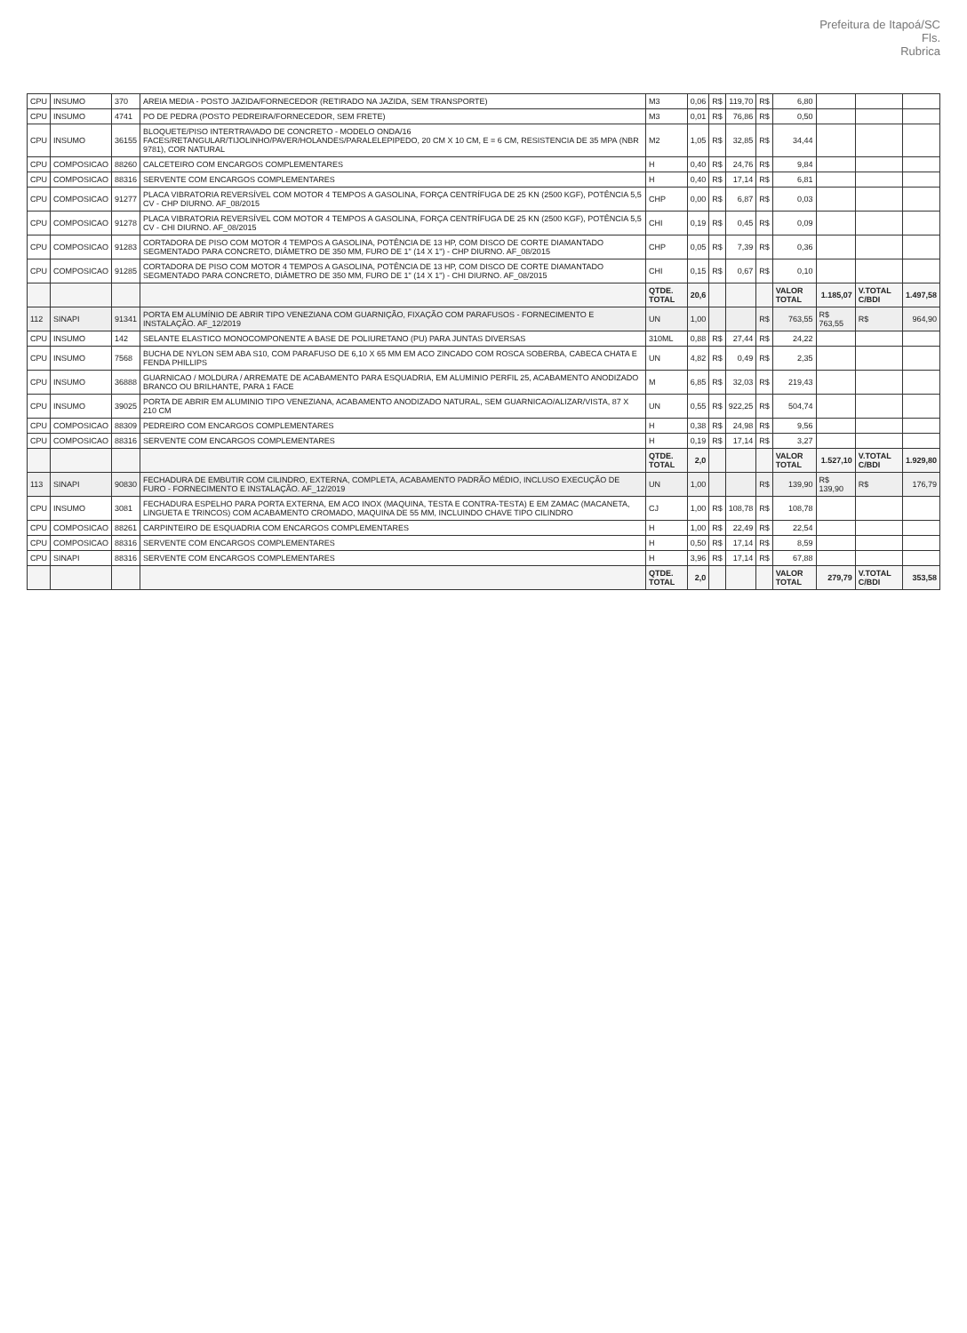Prefeitura de Itapoá/SC
Fls.
Rubrica
| CPU | INSUMO | 370 | AREIA MEDIA - POSTO JAZIDA/FORNECEDOR (RETIRADO NA JAZIDA, SEM TRANSPORTE) | M3 | 0,06 | R$ | 119,70 | R$ | 6,80 | | | |
| CPU | INSUMO | 4741 | PO DE PEDRA (POSTO PEDREIRA/FORNECEDOR, SEM FRETE) | M3 | 0,01 | R$ | 76,86 | R$ | 0,50 | | | |
| CPU | INSUMO | 36155 | BLOQUETE/PISO INTERTRAVADO DE CONCRETO - MODELO ONDA/16 FACES/RETANGULAR/TIJOLINHO/PAVER/HOLANDES/PARALELEPIPEDO, 20 CM X 10 CM, E = 6 CM, RESISTENCIA DE 35 MPA (NBR 9781), COR NATURAL | M2 | 1,05 | R$ | 32,85 | R$ | 34,44 | | | |
| CPU | COMPOSICAO | 88260 | CALCETEIRO COM ENCARGOS COMPLEMENTARES | H | 0,40 | R$ | 24,76 | R$ | 9,84 | | | |
| CPU | COMPOSICAO | 88316 | SERVENTE COM ENCARGOS COMPLEMENTARES | H | 0,40 | R$ | 17,14 | R$ | 6,81 | | | |
| CPU | COMPOSICAO | 91277 | PLACA VIBRATORIA REVERSÍVEL COM MOTOR 4 TEMPOS A GASOLINA, FORÇA CENTRÍFUGA DE 25 KN (2500 KGF), POTÊNCIA 5,5 CV - CHP DIURNO. AF_08/2015 | CHP | 0,00 | R$ | 6,87 | R$ | 0,03 | | | |
| CPU | COMPOSICAO | 91278 | PLACA VIBRATORIA REVERSÍVEL COM MOTOR 4 TEMPOS A GASOLINA, FORÇA CENTRÍFUGA DE 25 KN (2500 KGF), POTÊNCIA 5,5 CV - CHI DIURNO. AF_08/2015 | CHI | 0,19 | R$ | 0,45 | R$ | 0,09 | | | |
| CPU | COMPOSICAO | 91283 | CORTADORA DE PISO COM MOTOR 4 TEMPOS A GASOLINA, POTÊNCIA DE 13 HP, COM DISCO DE CORTE DIAMANTADO SEGMENTADO PARA CONCRETO, DIÂMETRO DE 350 MM, FURO DE 1" (14 X 1") - CHP DIURNO. AF_08/2015 | CHP | 0,05 | R$ | 7,39 | R$ | 0,36 | | | |
| CPU | COMPOSICAO | 91285 | CORTADORA DE PISO COM MOTOR 4 TEMPOS A GASOLINA, POTÊNCIA DE 13 HP, COM DISCO DE CORTE DIAMANTADO SEGMENTADO PARA CONCRETO, DIÂMETRO DE 350 MM, FURO DE 1" (14 X 1") - CHI DIURNO. AF_08/2015 | CHI | 0,15 | R$ | 0,67 | R$ | 0,10 | | | |
| | | | | QTDE. TOTAL | 20,6 | | | | VALOR TOTAL | 1.185,07 | V.TOTAL C/BDI | 1.497,58 |
| 112 | SINAPI | 91341 | PORTA EM ALUMÍNIO DE ABRIR TIPO VENEZIANA COM GUARNIÇÃO, FIXAÇÃO COM PARAFUSOS - FORNECIMENTO E INSTALAÇÃO. AF_12/2019 | UN | 1,00 | | | R$ | 763,55 | R$ 763,55 | R$ | 964,90 |
| CPU | INSUMO | 142 | SELANTE ELASTICO MONOCOMPONENTE A BASE DE POLIURETANO (PU) PARA JUNTAS DIVERSAS | 310ML | 0,88 | R$ | 27,44 | R$ | 24,22 | | | |
| CPU | INSUMO | 7568 | BUCHA DE NYLON SEM ABA S10, COM PARAFUSO DE 6,10 X 65 MM EM ACO ZINCADO COM ROSCA SOBERBA, CABECA CHATA E FENDA PHILLIPS | UN | 4,82 | R$ | 0,49 | R$ | 2,35 | | | |
| CPU | INSUMO | 36888 | GUARNICAO / MOLDURA / ARREMATE DE ACABAMENTO PARA ESQUADRIA, EM ALUMINIO PERFIL 25, ACABAMENTO ANODIZADO BRANCO OU BRILHANTE, PARA 1 FACE | M | 6,85 | R$ | 32,03 | R$ | 219,43 | | | |
| CPU | INSUMO | 39025 | PORTA DE ABRIR EM ALUMINIO TIPO VENEZIANA, ACABAMENTO ANODIZADO NATURAL, SEM GUARNICAO/ALIZAR/VISTA, 87 X 210 CM | UN | 0,55 | R$ | 922,25 | R$ | 504,74 | | | |
| CPU | COMPOSICAO | 88309 | PEDREIRO COM ENCARGOS COMPLEMENTARES | H | 0,38 | R$ | 24,98 | R$ | 9,56 | | | |
| CPU | COMPOSICAO | 88316 | SERVENTE COM ENCARGOS COMPLEMENTARES | H | 0,19 | R$ | 17,14 | R$ | 3,27 | | | |
| | | | | QTDE. TOTAL | 2,0 | | | | VALOR TOTAL | 1.527,10 | V.TOTAL C/BDI | 1.929,80 |
| 113 | SINAPI | 90830 | FECHADURA DE EMBUTIR COM CILINDRO, EXTERNA, COMPLETA, ACABAMENTO PADRÃO MÉDIO, INCLUSO EXECUÇÃO DE FURO - FORNECIMENTO E INSTALAÇÃO. AF_12/2019 | UN | 1,00 | | | R$ | 139,90 | R$ 139,90 | R$ | 176,79 |
| CPU | INSUMO | 3081 | FECHADURA ESPELHO PARA PORTA EXTERNA, EM ACO INOX (MAQUINA, TESTA E CONTRA-TESTA) E EM ZAMAC (MACANETA, LINGUETA E TRINCOS) COM ACABAMENTO CROMADO, MAQUINA DE 55 MM, INCLUINDO CHAVE TIPO CILINDRO | CJ | 1,00 | R$ | 108,78 | R$ | 108,78 | | | |
| CPU | COMPOSICAO | 88261 | CARPINTEIRO DE ESQUADRIA COM ENCARGOS COMPLEMENTARES | H | 1,00 | R$ | 22,49 | R$ | 22,54 | | | |
| CPU | COMPOSICAO | 88316 | SERVENTE COM ENCARGOS COMPLEMENTARES | H | 0,50 | R$ | 17,14 | R$ | 8,59 | | | |
| CPU | SINAPI | 88316 | SERVENTE COM ENCARGOS COMPLEMENTARES | H | 3,96 | R$ | 17,14 | R$ | 67,88 | | | |
| | | | | QTDE. TOTAL | 2,0 | | | | VALOR TOTAL | 279,79 | V.TOTAL C/BDI | 353,58 |